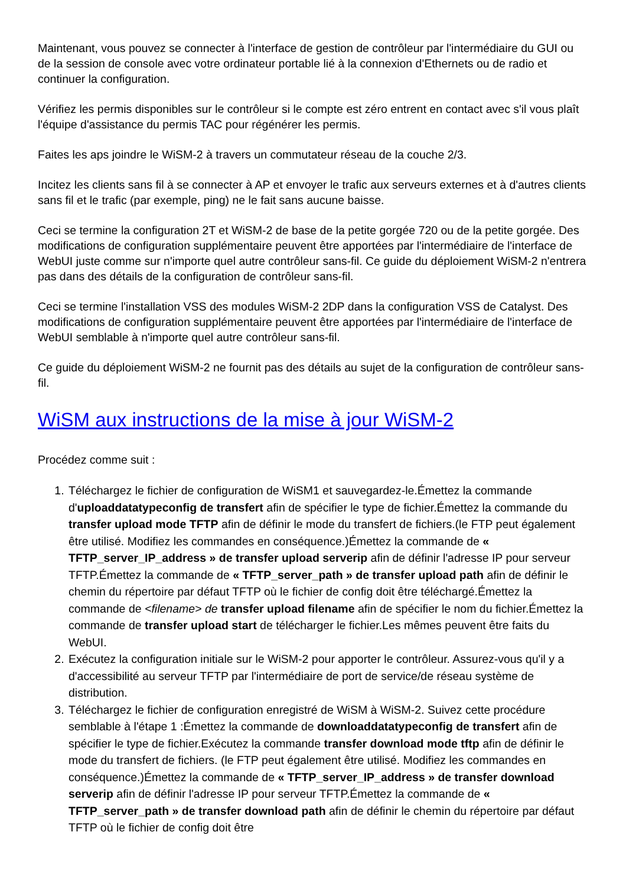Maintenant, vous pouvez se connecter à l'interface de gestion de contrôleur par l'intermédiaire du GUI ou de la session de console avec votre ordinateur portable lié à la connexion d'Ethernets ou de radio et continuer la configuration.
Vérifiez les permis disponibles sur le contrôleur si le compte est zéro entrent en contact avec s'il vous plaît l'équipe d'assistance du permis TAC pour régénérer les permis.
Faites les aps joindre le WiSM-2 à travers un commutateur réseau de la couche 2/3.
Incitez les clients sans fil à se connecter à AP et envoyer le trafic aux serveurs externes et à d'autres clients sans fil et le trafic (par exemple, ping) ne le fait sans aucune baisse.
Ceci se termine la configuration 2T et WiSM-2 de base de la petite gorgée 720 ou de la petite gorgée. Des modifications de configuration supplémentaire peuvent être apportées par l'intermédiaire de l'interface de WebUI juste comme sur n'importe quel autre contrôleur sans-fil. Ce guide du déploiement WiSM-2 n'entrera pas dans des détails de la configuration de contrôleur sans-fil.
Ceci se termine l'installation VSS des modules WiSM-2 2DP dans la configuration VSS de Catalyst. Des modifications de configuration supplémentaire peuvent être apportées par l'intermédiaire de l'interface de WebUI semblable à n'importe quel autre contrôleur sans-fil.
Ce guide du déploiement WiSM-2 ne fournit pas des détails au sujet de la configuration de contrôleur sans-fil.
WiSM aux instructions de la mise à jour WiSM-2
Procédez comme suit :
1. Téléchargez le fichier de configuration de WiSM1 et sauvegardez-le.Émettez la commande d'uploaddatatypeconfig de transfert afin de spécifier le type de fichier.Émettez la commande du transfer upload mode TFTP afin de définir le mode du transfert de fichiers.(le FTP peut également être utilisé. Modifiez les commandes en conséquence.)Émettez la commande de « TFTP_server_IP_address » de transfer upload serverip afin de définir l'adresse IP pour serveur TFTP.Émettez la commande de « TFTP_server_path » de transfer upload path afin de définir le chemin du répertoire par défaut TFTP où le fichier de config doit être téléchargé.Émettez la commande de <filename> de transfer upload filename afin de spécifier le nom du fichier.Émettez la commande de transfer upload start de télécharger le fichier.Les mêmes peuvent être faits du WebUI.
2. Exécutez la configuration initiale sur le WiSM-2 pour apporter le contrôleur. Assurez-vous qu'il y a d'accessibilité au serveur TFTP par l'intermédiaire de port de service/de réseau système de distribution.
3. Téléchargez le fichier de configuration enregistré de WiSM à WiSM-2. Suivez cette procédure semblable à l'étape 1 :Émettez la commande de downloaddatatypeconfig de transfert afin de spécifier le type de fichier.Exécutez la commande transfer download mode tftp afin de définir le mode du transfert de fichiers. (le FTP peut également être utilisé. Modifiez les commandes en conséquence.)Émettez la commande de « TFTP_server_IP_address » de transfer download serverip afin de définir l'adresse IP pour serveur TFTP.Émettez la commande de « TFTP_server_path » de transfer download path afin de définir le chemin du répertoire par défaut TFTP où le fichier de config doit être